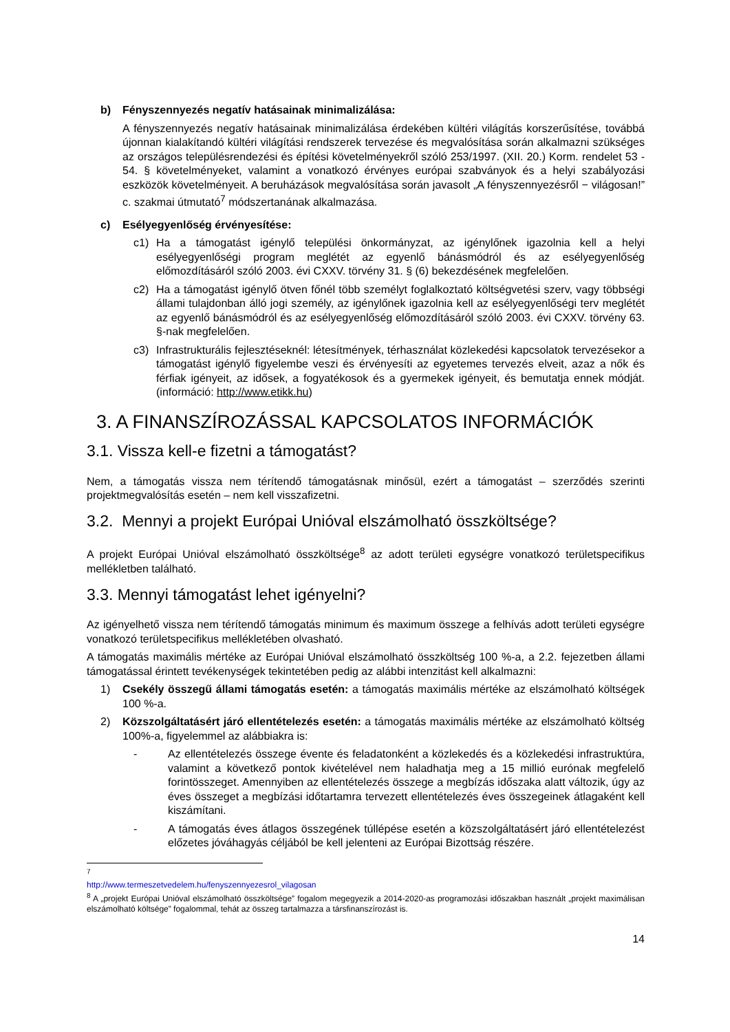b) Fényszennyezés negatív hatásainak minimalizálása:
A fényszennyezés negatív hatásainak minimalizálása érdekében kültéri világítás korszerűsítése, továbbá újonnan kialakítandó kültéri világítási rendszerek tervezése és megvalósítása során alkalmazni szükséges az országos településrendezési és építési követelményekről szóló 253/1997. (XII. 20.) Korm. rendelet 53 - 54. § követelményeket, valamint a vonatkozó érvényes európai szabványok és a helyi szabályozási eszközök követelményeit. A beruházások megvalósítása során javasolt „A fényszennyezésről − világosan!” c. szakmai útmutató<sup>7</sup> módszertanának alkalmazása.
c) Esélyegyenlőség érvényesítése:
c1) Ha a támogatást igénylő települési önkormányzat, az igénylőnek igazolnia kell a helyi esélyegyenlőségi program meglétét az egyenlő bánásmódról és az esélyegyenlőség előmozdításáról szóló 2003. évi CXXV. törvény 31. § (6) bekezdésének megfelelően.
c2) Ha a támogatást igénylő ötven főnél több személyt foglalkoztató költségvetési szerv, vagy többségi állami tulajdonban álló jogi személy, az igénylőnek igazolnia kell az esélyegyenlőségi terv meglétét az egyenlő bánásmódról és az esélyegyenlőség előmozdításáról szóló 2003. évi CXXV. törvény 63. §-nak megfelelően.
c3) Infrastrukturális fejlesztéseknél: létesítmények, térhasználat közlekedési kapcsolatok tervezésekor a támogatást igénylő figyelembe veszi és érvényesíti az egyetemes tervezés elveit, azaz a nők és férfiak igényeit, az idősek, a fogyatékosok és a gyermekek igényeit, és bemutatja ennek módját. (információ: http://www.etikk.hu)
3. A FINANSZÍROZÁSSAL KAPCSOLATOS INFORMÁCIÓK
3.1. Vissza kell-e fizetni a támogatást?
Nem, a támogatás vissza nem térítendő támogatásnak minősül, ezért a támogatást – szerződés szerinti projektmegvalósítás esetén – nem kell visszafizetni.
3.2. Mennyi a projekt Európai Unióval elszámolható összköltsége?
A projekt Európai Unióval elszámolható összköltsége<sup>8</sup> az adott területi egységre vonatkozó területspecifikus mellékletben található.
3.3. Mennyi támogatást lehet igényelni?
Az igényelhető vissza nem térítendő támogatás minimum és maximum összege a felhívás adott területi egységre vonatkozó területspecifikus mellékletében olvasható.
A támogatás maximális mértéke az Európai Unióval elszámolható összköltség 100 %-a, a 2.2. fejezetben állami támogatással érintett tevékenységek tekintetében pedig az alábbi intenzitást kell alkalmazni:
1) Csekély összegű állami támogatás esetén: a támogatás maximális mértéke az elszámolható költségek 100 %-a.
2) Közszolgáltatásért járó ellentételezés esetén: a támogatás maximális mértéke az elszámolható költség 100%-a, figyelemmel az alábbiakra is:
- Az ellentételezés összege évente és feladatonként a közlekedés és a közlekedési infrastruktúra, valamint a következő pontok kivételével nem haladhatja meg a 15 millió eurónak megfelelő forintösszeget. Amennyiben az ellentételezés összege a megbízás időszaka alatt változik, úgy az éves összeget a megbízási időtartamra tervezett ellentételezés éves összegeinek átlagaként kell kiszámítani.
- A támogatás éves átlagos összegének túllépése esetén a közszolgáltatásért járó ellentételezést előzetes jóváhagyás céljából be kell jelenteni az Európai Bizottság részére.
<sup>7</sup> http://www.termeszetvedelem.hu/fenyszennyezesrol_vilagosan
<sup>8</sup> A „projekt Európai Unióval elszámolható összköltsége” fogalom megegyezik a 2014-2020-as programozási időszakban használt „projekt maximálisan elszámolható költsége” fogalommal, tehát az összeg tartalmazza a társfinanszírozást is.
14